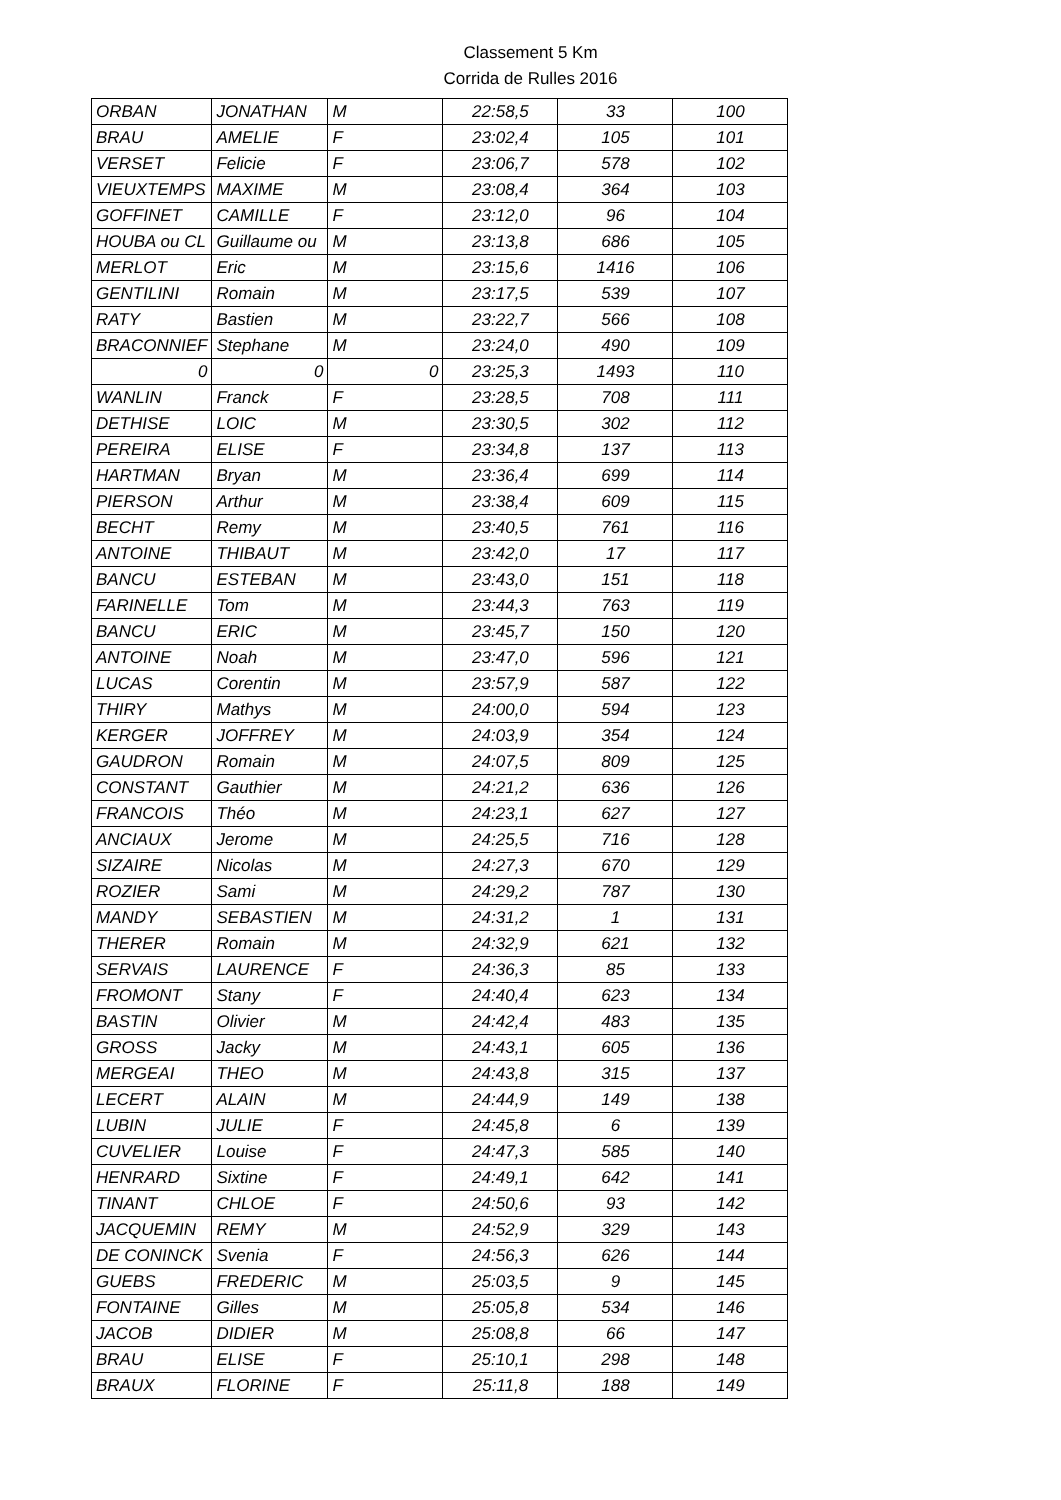Classement 5 Km
Corrida de Rulles 2016
| ORBAN | JONATHAN | M | 22:58,5 | 33 | 100 |
| BRAU | AMELIE | F | 23:02,4 | 105 | 101 |
| VERSET | Felicie | F | 23:06,7 | 578 | 102 |
| VIEUXTEMPS | MAXIME | M | 23:08,4 | 364 | 103 |
| GOFFINET | CAMILLE | F | 23:12,0 | 96 | 104 |
| HOUBA ou CL | Guillaume ou | M | 23:13,8 | 686 | 105 |
| MERLOT | Eric | M | 23:15,6 | 1416 | 106 |
| GENTILINI | Romain | M | 23:17,5 | 539 | 107 |
| RATY | Bastien | M | 23:22,7 | 566 | 108 |
| BRACONNIEF | Stephane | M | 23:24,0 | 490 | 109 |
| 0 | 0 | 0 | 23:25,3 | 1493 | 110 |
| WANLIN | Franck | F | 23:28,5 | 708 | 111 |
| DETHISE | LOIC | M | 23:30,5 | 302 | 112 |
| PEREIRA | ELISE | F | 23:34,8 | 137 | 113 |
| HARTMAN | Bryan | M | 23:36,4 | 699 | 114 |
| PIERSON | Arthur | M | 23:38,4 | 609 | 115 |
| BECHT | Remy | M | 23:40,5 | 761 | 116 |
| ANTOINE | THIBAUT | M | 23:42,0 | 17 | 117 |
| BANCU | ESTEBAN | M | 23:43,0 | 151 | 118 |
| FARINELLE | Tom | M | 23:44,3 | 763 | 119 |
| BANCU | ERIC | M | 23:45,7 | 150 | 120 |
| ANTOINE | Noah | M | 23:47,0 | 596 | 121 |
| LUCAS | Corentin | M | 23:57,9 | 587 | 122 |
| THIRY | Mathys | M | 24:00,0 | 594 | 123 |
| KERGER | JOFFREY | M | 24:03,9 | 354 | 124 |
| GAUDRON | Romain | M | 24:07,5 | 809 | 125 |
| CONSTANT | Gauthier | M | 24:21,2 | 636 | 126 |
| FRANCOIS | Théo | M | 24:23,1 | 627 | 127 |
| ANCIAUX | Jerome | M | 24:25,5 | 716 | 128 |
| SIZAIRE | Nicolas | M | 24:27,3 | 670 | 129 |
| ROZIER | Sami | M | 24:29,2 | 787 | 130 |
| MANDY | SEBASTIEN | M | 24:31,2 | 1 | 131 |
| THERER | Romain | M | 24:32,9 | 621 | 132 |
| SERVAIS | LAURENCE | F | 24:36,3 | 85 | 133 |
| FROMONT | Stany | F | 24:40,4 | 623 | 134 |
| BASTIN | Olivier | M | 24:42,4 | 483 | 135 |
| GROSS | Jacky | M | 24:43,1 | 605 | 136 |
| MERGEAI | THEO | M | 24:43,8 | 315 | 137 |
| LECERT | ALAIN | M | 24:44,9 | 149 | 138 |
| LUBIN | JULIE | F | 24:45,8 | 6 | 139 |
| CUVELIER | Louise | F | 24:47,3 | 585 | 140 |
| HENRARD | Sixtine | F | 24:49,1 | 642 | 141 |
| TINANT | CHLOE | F | 24:50,6 | 93 | 142 |
| JACQUEMIN | REMY | M | 24:52,9 | 329 | 143 |
| DE CONINCK | Svenia | F | 24:56,3 | 626 | 144 |
| GUEBS | FREDERIC | M | 25:03,5 | 9 | 145 |
| FONTAINE | Gilles | M | 25:05,8 | 534 | 146 |
| JACOB | DIDIER | M | 25:08,8 | 66 | 147 |
| BRAU | ELISE | F | 25:10,1 | 298 | 148 |
| BRAUX | FLORINE | F | 25:11,8 | 188 | 149 |